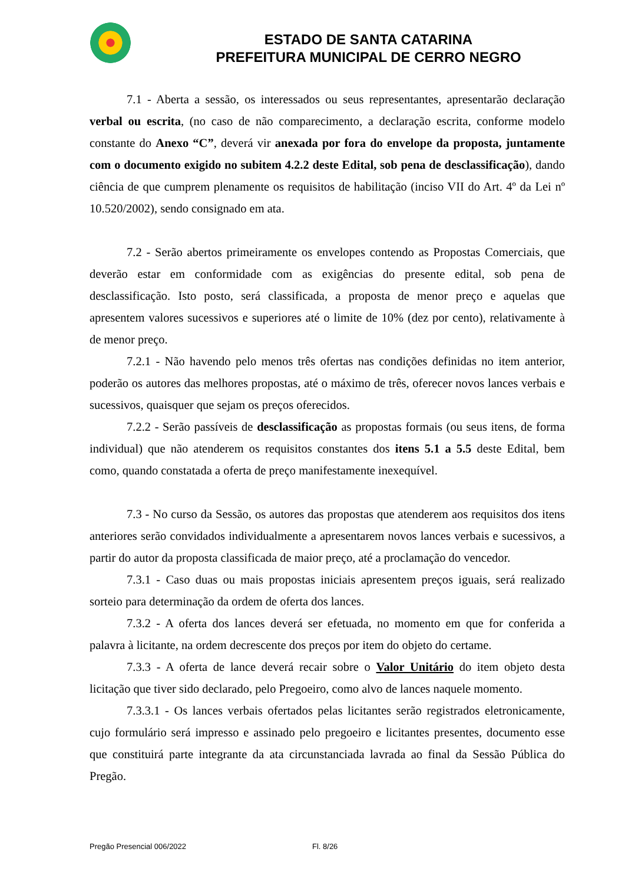ESTADO DE SANTA CATARINA
PREFEITURA MUNICIPAL DE CERRO NEGRO
7.1 - Aberta a sessão, os interessados ou seus representantes, apresentarão declaração verbal ou escrita, (no caso de não comparecimento, a declaração escrita, conforme modelo constante do Anexo “C”, deverá vir anexada por fora do envelope da proposta, juntamente com o documento exigido no subitem 4.2.2 deste Edital, sob pena de desclassificação), dando ciência de que cumprem plenamente os requisitos de habilitação (inciso VII do Art. 4º da Lei nº 10.520/2002), sendo consignado em ata.
7.2 - Serão abertos primeiramente os envelopes contendo as Propostas Comerciais, que deverão estar em conformidade com as exigências do presente edital, sob pena de desclassificação. Isto posto, será classificada, a proposta de menor preço e aquelas que apresentem valores sucessivos e superiores até o limite de 10% (dez por cento), relativamente à de menor preço.
7.2.1 - Não havendo pelo menos três ofertas nas condições definidas no item anterior, poderão os autores das melhores propostas, até o máximo de três, oferecer novos lances verbais e sucessivos, quaisquer que sejam os preços oferecidos.
7.2.2 - Serão passíveis de desclassificação as propostas formais (ou seus itens, de forma individual) que não atenderem os requisitos constantes dos itens 5.1 a 5.5 deste Edital, bem como, quando constatada a oferta de preço manifestamente inexequível.
7.3 - No curso da Sessão, os autores das propostas que atenderem aos requisitos dos itens anteriores serão convidados individualmente a apresentarem novos lances verbais e sucessivos, a partir do autor da proposta classificada de maior preço, até a proclamação do vencedor.
7.3.1 - Caso duas ou mais propostas iniciais apresentem preços iguais, será realizado sorteio para determinação da ordem de oferta dos lances.
7.3.2 - A oferta dos lances deverá ser efetuada, no momento em que for conferida a palavra à licitante, na ordem decrescente dos preços por item do objeto do certame.
7.3.3 - A oferta de lance deverá recair sobre o Valor Unitário do item objeto desta licitação que tiver sido declarado, pelo Pregoeiro, como alvo de lances naquele momento.
7.3.3.1 - Os lances verbais ofertados pelas licitantes serão registrados eletronicamente, cujo formulário será impresso e assinado pelo pregoeiro e licitantes presentes, documento esse que constituirá parte integrante da ata circunstanciada lavrada ao final da Sessão Pública do Pregão.
Pregão Presencial 006/2022 Fl. 8/26